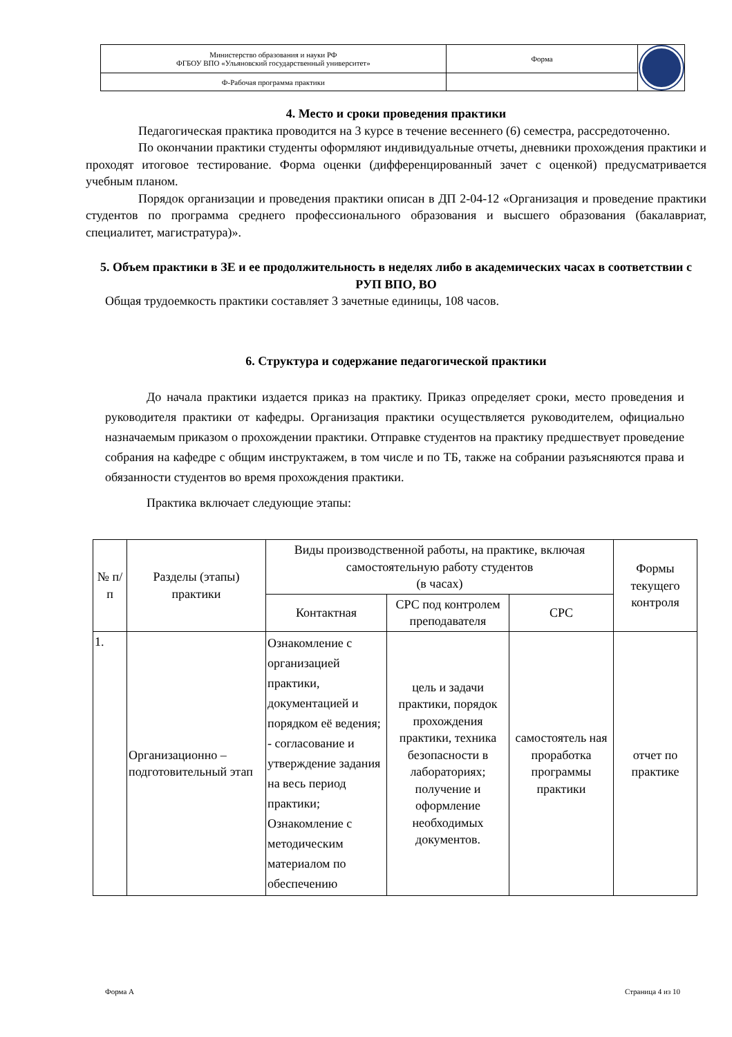| Министерство образования и науки РФ ФГБОУ ВПО «Ульяновский государственный университет» | Форма | |
| Ф-Рабочая программа практики | | |
4. Место и сроки проведения практики
Педагогическая практика проводится на 3 курсе в течение весеннего (6) семестра, рассредоточенно.
По окончании практики студенты оформляют индивидуальные отчеты, дневники прохождения практики и проходят итоговое тестирование. Форма оценки (дифференцированный зачет с оценкой) предусматривается учебным планом.
Порядок организации и проведения практики описан в ДП 2-04-12 «Организация и проведение практики студентов по программа среднего профессионального образования и высшего образования (бакалавриат, специалитет, магистратура)».
5. Объем практики в ЗЕ и ее продолжительность в неделях либо в академических часах в соответствии с РУП ВПО, ВО
Общая трудоемкость практики составляет 3 зачетные единицы, 108 часов.
6. Структура и содержание педагогической практики
До начала практики издается приказ на практику. Приказ определяет сроки, место проведения и руководителя практики от кафедры. Организация практики осуществляется руководителем, официально назначаемым приказом о прохождении практики. Отправке студентов на практику предшествует проведение собрания на кафедре с общим инструктажем, в том числе и по ТБ, также на собрании разъясняются права и обязанности студентов во время прохождения практики.
Практика включает следующие этапы:
| № п/п | Разделы (этапы) практики | Виды производственной работы, на практике, включая самостоятельную работу студентов (в часах) | | | Формы текущего контроля |
| --- | --- | --- | --- | --- | --- |
| | | Контактная | СРС под контролем преподавателя | СРС | |
| 1. | Организационно – подготовительный этап | Ознакомление с организацией практики, документацией и порядком её ведения; - согласование и утверждение задания на весь период практики; Ознакомление с методическим материалом по обеспечению | цель и задачи практики, порядок прохождения практики, техника безопасности в лабораториях; получение и оформление необходимых документов. | самостоятель ная проработка программы практики | отчет по практике |
Форма А Страница 4 из 10